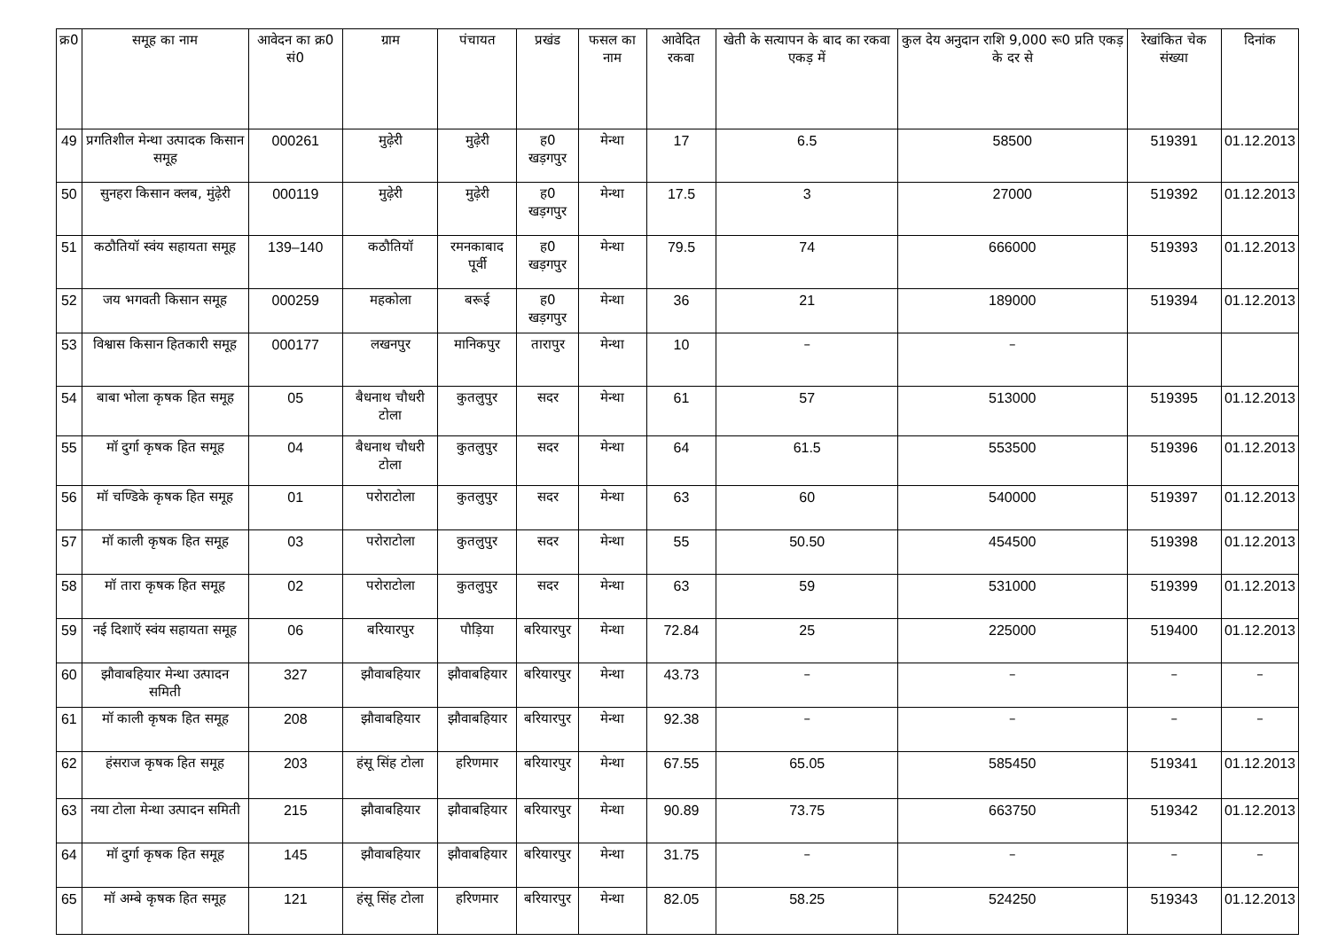| क्र0 | समूह का नाम | आवेदन का क्र0 सं0 | ग्राम | पंचायत | प्रखंड | फसल का नाम | आवेदित रकवा | खेती के सत्यापन के बाद का रकवा एकड़ में | कुल देय अनुदान राशि 9,000 रू0 प्रति एकड़ के दर से | रेखांकित चेक संख्या | दिनांक |
| --- | --- | --- | --- | --- | --- | --- | --- | --- | --- | --- | --- |
| 49 | प्रगतिशील मेन्था उत्पादक किसान समूह | 000261 | मुढ़ेरी | मुढ़ेरी | ह0 खड़गपुर | मेन्था | 17 | 6.5 | 58500 | 519391 | 01.12.2013 |
| 50 | सुनहरा किसान क्लब, मुंढ़ेरी | 000119 | मुढ़ेरी | मुढ़ेरी | ह0 खड़गपुर | मेन्था | 17.5 | 3 | 27000 | 519392 | 01.12.2013 |
| 51 | कठौतियॉ स्वंय सहायता समूह | 139–140 | कठौतियॉ | रमनकाबाद पूर्वी | ह0 खड़गपुर | मेन्था | 79.5 | 74 | 666000 | 519393 | 01.12.2013 |
| 52 | जय भगवती किसान समूह | 000259 | महकोला | बरूई | ह0 खड़गपुर | मेन्था | 36 | 21 | 189000 | 519394 | 01.12.2013 |
| 53 | विश्वास किसान हितकारी समूह | 000177 | लखनपुर | मानिकपुर | तारापुर | मेन्था | 10 | – | – | | |
| 54 | बाबा भोला कृषक हित समूह | 05 | बैधनाथ चौधरी टोला | कुतलुपुर | सदर | मेन्था | 61 | 57 | 513000 | 519395 | 01.12.2013 |
| 55 | मॉ दुर्गा कृषक हित समूह | 04 | बैधनाथ चौधरी टोला | कुतलुपुर | सदर | मेन्था | 64 | 61.5 | 553500 | 519396 | 01.12.2013 |
| 56 | मॉ चण्डिके कृषक हित समूह | 01 | परोराटोला | कुतलुपुर | सदर | मेन्था | 63 | 60 | 540000 | 519397 | 01.12.2013 |
| 57 | मॉ काली कृषक हित समूह | 03 | परोराटोला | कुतलुपुर | सदर | मेन्था | 55 | 50.50 | 454500 | 519398 | 01.12.2013 |
| 58 | मॉ तारा कृषक हित समूह | 02 | परोराटोला | कुतलुपुर | सदर | मेन्था | 63 | 59 | 531000 | 519399 | 01.12.2013 |
| 59 | नई दिशाऍ स्वंय सहायता समूह | 06 | बरियारपुर | पौड़िया | बरियारपुर | मेन्था | 72.84 | 25 | 225000 | 519400 | 01.12.2013 |
| 60 | झौवाबहियार मेन्था उत्पादन समिती | 327 | झौवाबहियार | झौवाबहियार | बरियारपुर | मेन्था | 43.73 | – | – | – | – |
| 61 | मॉ काली कृषक हित समूह | 208 | झौवाबहियार | झौवाबहियार | बरियारपुर | मेन्था | 92.38 | – | – | – | – |
| 62 | हंसराज कृषक हित समूह | 203 | हंसू सिंह टोला | हरिणमार | बरियारपुर | मेन्था | 67.55 | 65.05 | 585450 | 519341 | 01.12.2013 |
| 63 | नया टोला मेन्था उत्पादन समिती | 215 | झौवाबहियार | झौवाबहियार | बरियारपुर | मेन्था | 90.89 | 73.75 | 663750 | 519342 | 01.12.2013 |
| 64 | मॉ दुर्गा कृषक हित समूह | 145 | झौवाबहियार | झौवाबहियार | बरियारपुर | मेन्था | 31.75 | – | – | – | – |
| 65 | मॉ अम्बे कृषक हित समूह | 121 | हंसू सिंह टोला | हरिणमार | बरियारपुर | मेन्था | 82.05 | 58.25 | 524250 | 519343 | 01.12.2013 |